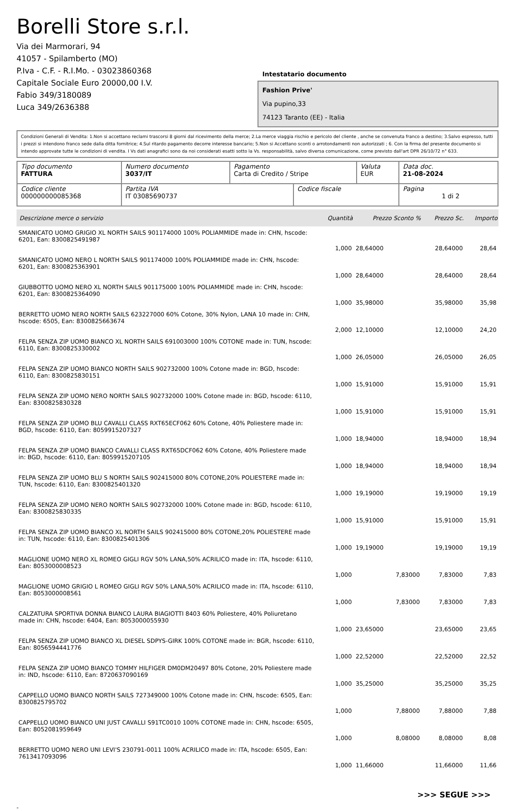Borelli Store s.r.l.
Via dei Marmorari, 94
41057 - Spilamberto (MO)
P.Iva - C.F. - R.I.Mo. - 03023860368
Capitale Sociale Euro 20000,00 I.V.
Fabio 349/3180089
Luca 349/2636388
Intestatario documento
Fashion Prive'
Via pupino,33
74123 Taranto (EE) - Italia
Condizioni Generali di Vendita: 1.Non si accettano reclami trascorsi 8 giorni dal ricevimento della merce; 2.La merce viaggia rischio e pericolo del cliente , anche se convenuta franco a destino; 3.Salvo espresso, tutti i prezzi si intendono franco sede dalla ditta fornitrice; 4.Sul ritardo pagamento decorre interesse bancario; 5.Non si Accettano sconti o arrotondamenti non autorizzati ; 6. Con la firma del presente documento si intendo approvate tutte le condizioni di vendita. I Vs dati anagrafici sono da noi considerati esatti sotto la Vs. responsabilità, salvo diversa comunicazione, come previsto dall'art DPR 26/10/72 n° 633.
| Tipo documento FATTURA | Numero documento 3037/IT | Pagamento Carta di Credito / Stripe | | Valuta EUR | Data doc. 21-08-2024 |
| Codice cliente 000000000085368 | Partita IVA IT 03085690737 | | Codice fiscale | | Pagina 1 di 2 |
| Descrizione merce o servizio | Quantità | Prezzo Sconto % | Prezzo Sc. | Importo |
| --- | --- | --- | --- | --- |
| SMANICATO UOMO GRIGIO XL NORTH SAILS 901174000 100% POLIAMMIDE made in: CHN, hscode: 6201, Ean: 8300825491987 | 1,000 | 28,64000 | 28,64000 | 28,64 |
| SMANICATO UOMO NERO L NORTH SAILS 901174000 100% POLIAMMIDE made in: CHN, hscode: 6201, Ean: 8300825363901 | 1,000 | 28,64000 | 28,64000 | 28,64 |
| GIUBBOTTO UOMO NERO XL NORTH SAILS 901175000 100% POLIAMMIDE made in: CHN, hscode: 6201, Ean: 8300825364090 | 1,000 | 35,98000 | 35,98000 | 35,98 |
| BERRETTO UOMO NERO NORTH SAILS 623227000 60% Cotone, 30% Nylon, LANA 10 made in: CHN, hscode: 6505, Ean: 8300825663674 | 2,000 | 12,10000 | 12,10000 | 24,20 |
| FELPA SENZA ZIP UOMO BIANCO XL NORTH SAILS 691003000 100% COTONE made in: TUN, hscode: 6110, Ean: 8300825330002 | 1,000 | 26,05000 | 26,05000 | 26,05 |
| FELPA SENZA ZIP UOMO BIANCO NORTH SAILS 902732000 100% Cotone made in: BGD, hscode: 6110, Ean: 8300825830151 | 1,000 | 15,91000 | 15,91000 | 15,91 |
| FELPA SENZA ZIP UOMO NERO NORTH SAILS 902732000 100% Cotone made in: BGD, hscode: 6110, Ean: 8300825830328 | 1,000 | 15,91000 | 15,91000 | 15,91 |
| FELPA SENZA ZIP UOMO BLU CAVALLI CLASS RXT65ECF062 60% Cotone, 40% Poliestere made in: BGD, hscode: 6110, Ean: 8059915207327 | 1,000 | 18,94000 | 18,94000 | 18,94 |
| FELPA SENZA ZIP UOMO BIANCO CAVALLI CLASS RXT65DCF062 60% Cotone, 40% Poliestere made in: BGD, hscode: 6110, Ean: 8059915207105 | 1,000 | 18,94000 | 18,94000 | 18,94 |
| FELPA SENZA ZIP UOMO BLU S NORTH SAILS 902415000 80% COTONE,20% POLIESTERE made in: TUN, hscode: 6110, Ean: 8300825401320 | 1,000 | 19,19000 | 19,19000 | 19,19 |
| FELPA SENZA ZIP UOMO NERO NORTH SAILS 902732000 100% Cotone made in: BGD, hscode: 6110, Ean: 8300825830335 | 1,000 | 15,91000 | 15,91000 | 15,91 |
| FELPA SENZA ZIP UOMO BIANCO XL NORTH SAILS 902415000 80% COTONE,20% POLIESTERE made in: TUN, hscode: 6110, Ean: 8300825401306 | 1,000 | 19,19000 | 19,19000 | 19,19 |
| MAGLIONE UOMO NERO XL ROMEO GIGLI RGV 50% LANA,50% ACRILICO made in: ITA, hscode: 6110, Ean: 8053000008523 | 1,000 | 7,83000 | 7,83000 | 7,83 |
| MAGLIONE UOMO GRIGIO L ROMEO GIGLI RGV 50% LANA,50% ACRILICO made in: ITA, hscode: 6110, Ean: 8053000008561 | 1,000 | 7,83000 | 7,83000 | 7,83 |
| CALZATURA SPORTIVA DONNA BIANCO LAURA BIAGIOTTI 8403 60% Poliestere, 40% Poliuretano made in: CHN, hscode: 6404, Ean: 8053000055930 | 1,000 | 23,65000 | 23,65000 | 23,65 |
| FELPA SENZA ZIP UOMO BIANCO XL DIESEL SDPYS-GIRK 100% COTONE made in: BGR, hscode: 6110, Ean: 8056594441776 | 1,000 | 22,52000 | 22,52000 | 22,52 |
| FELPA SENZA ZIP UOMO BIANCO TOMMY HILFIGER DM0DM20497 80% Cotone, 20% Poliestere made in: IND, hscode: 6110, Ean: 8720637090169 | 1,000 | 35,25000 | 35,25000 | 35,25 |
| CAPPELLO UOMO BIANCO NORTH SAILS 727349000 100% Cotone made in: CHN, hscode: 6505, Ean: 8300825795702 | 1,000 | 7,88000 | 7,88000 | 7,88 |
| CAPPELLO UOMO BIANCO UNI JUST CAVALLI S91TC0010 100% COTONE made in: CHN, hscode: 6505, Ean: 8052081959649 | 1,000 | 8,08000 | 8,08000 | 8,08 |
| BERRETTO UOMO NERO UNI LEVI'S 230791-0011 100% ACRILICO made in: ITA, hscode: 6505, Ean: 7613417093096 | 1,000 | 11,66000 | 11,66000 | 11,66 |
>>> SEGUE >>>
-